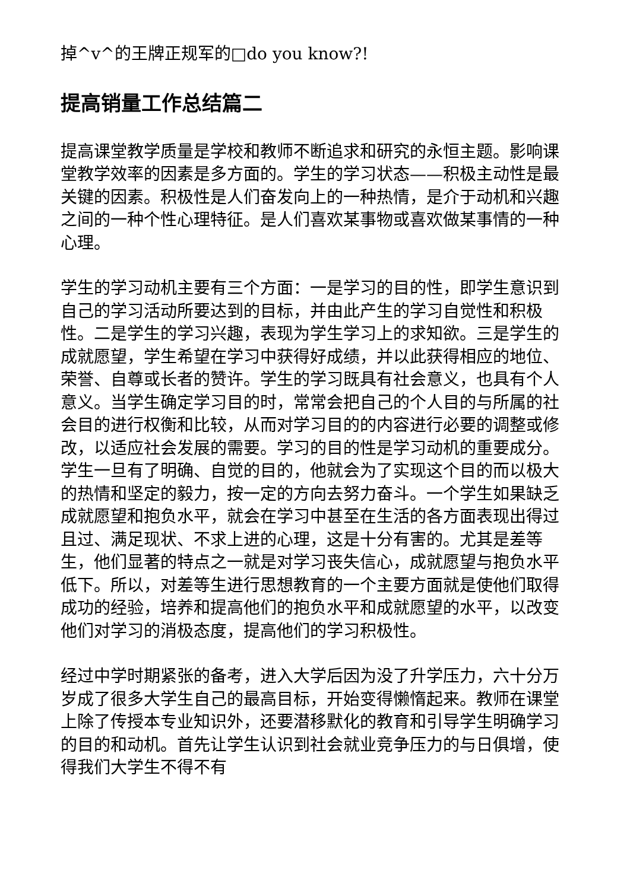掉^v^的王牌正规军的□do you know?!
提高销量工作总结篇二
提高课堂教学质量是学校和教师不断追求和研究的永恒主题。影响课堂教学效率的因素是多方面的。学生的学习状态——积极主动性是最关键的因素。积极性是人们奋发向上的一种热情，是介于动机和兴趣之间的一种个性心理特征。是人们喜欢某事物或喜欢做某事情的一种心理。
学生的学习动机主要有三个方面：一是学习的目的性，即学生意识到自己的学习活动所要达到的目标，并由此产生的学习自觉性和积极性。二是学生的学习兴趣，表现为学生学习上的求知欲。三是学生的成就愿望，学生希望在学习中获得好成绩，并以此获得相应的地位、荣誉、自尊或长者的赞许。学生的学习既具有社会意义，也具有个人意义。当学生确定学习目的时，常常会把自己的个人目的与所属的社会目的进行权衡和比较，从而对学习目的的内容进行必要的调整或修改，以适应社会发展的需要。学习的目的性是学习动机的重要成分。学生一旦有了明确、自觉的目的，他就会为了实现这个目的而以极大的热情和坚定的毅力，按一定的方向去努力奋斗。一个学生如果缺乏成就愿望和抱负水平，就会在学习中甚至在生活的各方面表现出得过且过、满足现状、不求上进的心理，这是十分有害的。尤其是差等生，他们显著的特点之一就是对学习丧失信心，成就愿望与抱负水平低下。所以，对差等生进行思想教育的一个主要方面就是使他们取得成功的经验，培养和提高他们的抱负水平和成就愿望的水平，以改变他们对学习的消极态度，提高他们的学习积极性。
经过中学时期紧张的备考，进入大学后因为没了升学压力，六十分万岁成了很多大学生自己的最高目标，开始变得懒惰起来。教师在课堂上除了传授本专业知识外，还要潜移默化的教育和引导学生明确学习的目的和动机。首先让学生认识到社会就业竞争压力的与日俱增，使得我们大学生不得不有